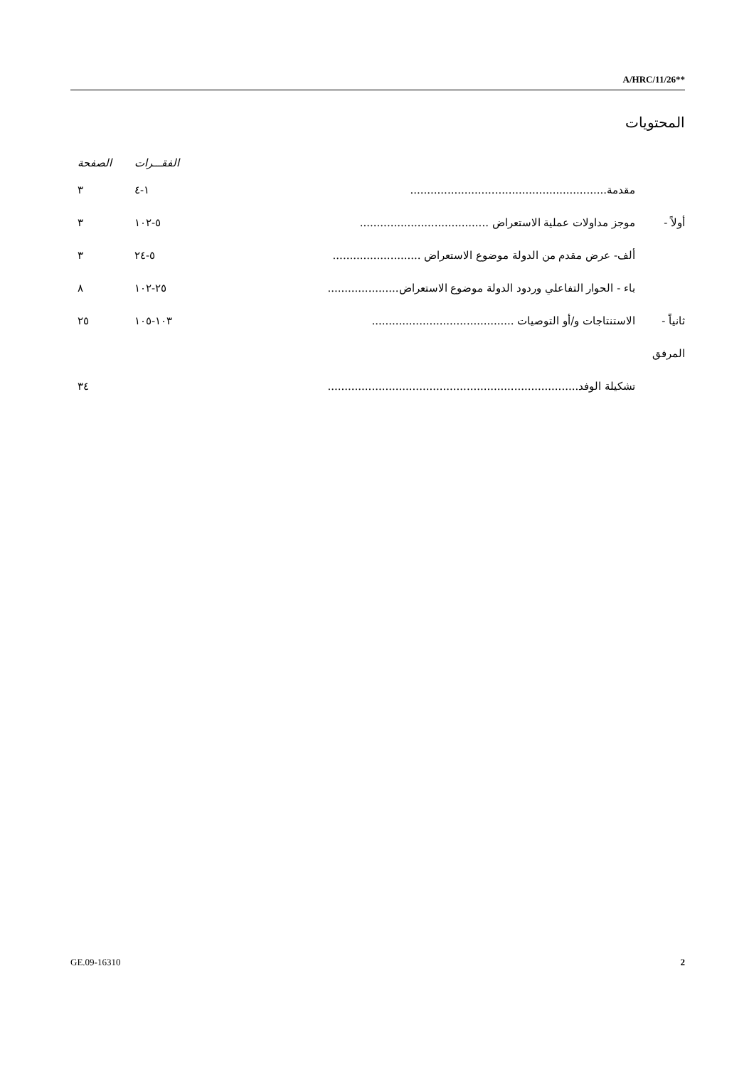A/HRC/11/26**
المحتويات
| | | الفقـــرات | الصفحة |
| --- | --- | --- | --- |
| | مقدمة.......................................................... | ١-٤ | ٣ |
| أولاً - | موجز مداولات عملية الاستعراض ...................................... | ٥-١٠٢ | ٣ |
| | ألف- عرض مقدم من الدولة موضوع الاستعراض .......................... | ٥-٢٤ | ٣ |
| | باء - الحوار التفاعلي وردود الدولة موضوع الاستعراض..................... | ٢٥-١٠٢ | ٨ |
| ثانياً - | الاستنتاجات و/أو التوصيات .......................................... | ١٠٣-١٠٥ | ٢٥ |
| المرفق | | | |
| | تشكيلة الوفد.......................................................................... | | ٣٤ |
GE.09-16310 2